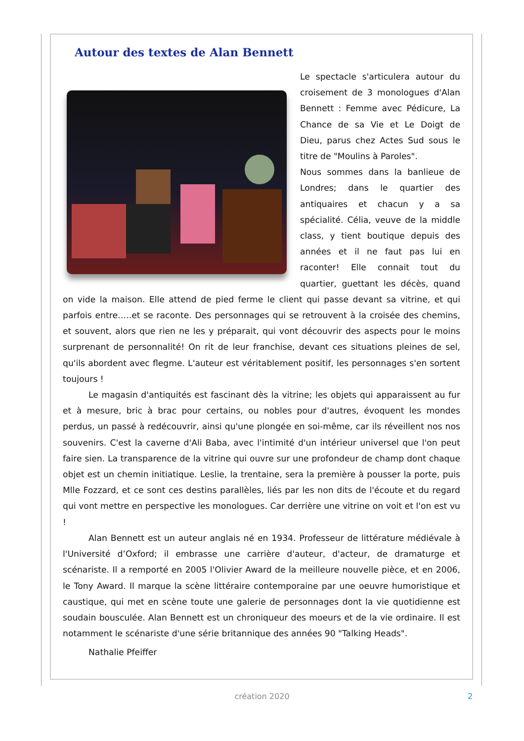Autour des textes de Alan Bennett
Le spectacle s'articulera autour du croisement de 3 monologues d'Alan Bennett : Femme avec Pédicure, La Chance de sa Vie et Le Doigt de Dieu, parus chez Actes Sud sous le titre de "Moulins à Paroles".
Nous sommes dans la banlieue de Londres; dans le quartier des antiquaires et chacun y a sa spécialité. Célia, veuve de la middle class, y tient boutique depuis des années et il ne faut pas lui en raconter! Elle connait tout du quartier, guettant les décès, quand on vide la maison. Elle attend de pied ferme le client qui passe devant sa vitrine, et qui parfois entre…..et se raconte. Des personnages qui se retrouvent à la croisée des chemins, et souvent, alors que rien ne les y préparait, qui vont découvrir des aspects pour le moins surprenant de personnalité! On rit de leur franchise, devant ces situations pleines de sel, qu'ils abordent avec flegme. L'auteur est véritablement positif, les personnages s'en sortent toujours !
Le magasin d'antiquités est fascinant dès la vitrine; les objets qui apparaissent au fur et à mesure, bric à brac pour certains, ou nobles pour d'autres, évoquent les mondes perdus, un passé à redécouvrir, ainsi qu'une plongée en soi-même, car ils réveillent nos nos souvenirs. C'est la caverne d'Ali Baba, avec l'intimité d'un intérieur universel que l'on peut faire sien. La transparence de la vitrine qui ouvre sur une profondeur de champ dont chaque objet est un chemin initiatique. Leslie, la trentaine, sera la première à pousser la porte, puis Mlle Fozzard, et ce sont ces destins parallèles, liés par les non dits de l'écoute et du regard qui vont mettre en perspective les monologues. Car derrière une vitrine on voit et l'on est vu !
Alan Bennett est un auteur anglais né en 1934. Professeur de littérature médiévale à l'Université d’Oxford; il embrasse une carrière d'auteur, d'acteur, de dramaturge et scénariste. Il a remporté en 2005 l'Olivier Award de la meilleure nouvelle pièce, et en 2006, le Tony Award. Il marque la scène littéraire contemporaine par une oeuvre humoristique et caustique, qui met en scène toute une galerie de personnages dont la vie quotidienne est soudain bousculée. Alan Bennett est un chroniqueur des moeurs et de la vie ordinaire. Il est notamment le scénariste d'une série britannique des années 90 "Talking Heads".
Nathalie Pfeiffer
création 2020 2